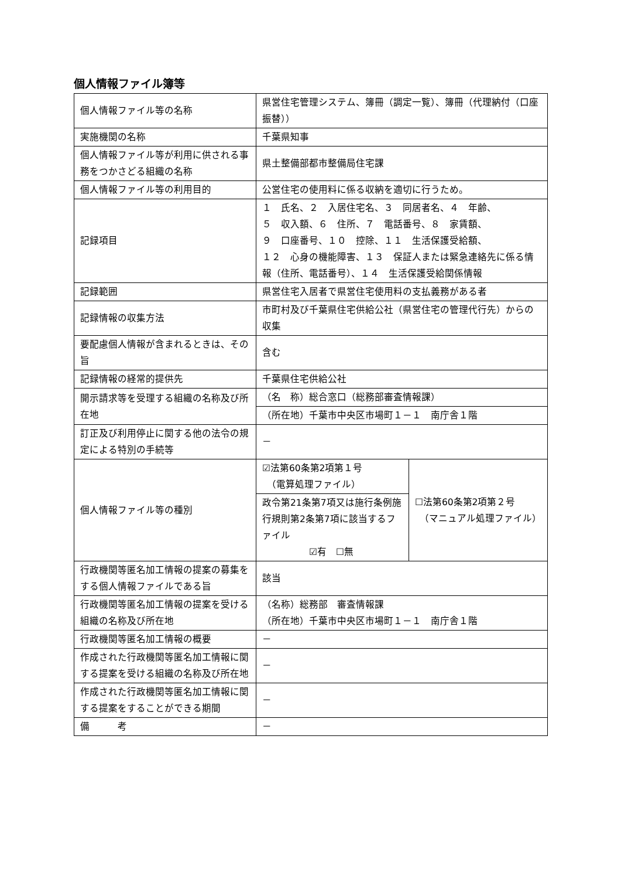個人情報ファイル簿等
| 個人情報ファイル等の名称 | 県営住宅管理システム、簿冊（調定一覧）、簿冊（代理納付（口座振替）） | |
| 実施機関の名称 | 千葉県知事 | |
| 個人情報ファイル等が利用に供される事務をつかさどる組織の名称 | 県土整備部都市整備局住宅課 | |
| 個人情報ファイル等の利用目的 | 公営住宅の使用料に係る収納を適切に行うため。 | |
| 記録項目 | １ 氏名、２ 入居住宅名、３ 同居者名、４ 年齢、 ５ 収入額、６ 住所、７ 電話番号、８ 家賃額、 ９ 口座番号、１０ 控除、１１ 生活保護受給額、 １２ 心身の機能障害、１３ 保証人または緊急連絡先に係る情報（住所、電話番号）、１４ 生活保護受給関係情報 | |
| 記録範囲 | 県営住宅入居者で県営住宅使用料の支払義務がある者 | |
| 記録情報の収集方法 | 市町村及び千葉県住宅供給公社（県営住宅の管理代行先）からの収集 | |
| 要配慮個人情報が含まれるときは、その旨 | 含む | |
| 記録情報の経常的提供先 | 千葉県住宅供給公社 | |
| 開示請求等を受理する組織の名称及び所在地 | （名 称）総合窓口（総務部審査情報課） | |
| | （所在地）千葉市中央区市場町１－１ 南庁舎１階 | |
| 訂正及び利用停止に関する他の法令の規定による特別の手続等 | － | |
| 個人情報ファイル等の種別 | ☑法第60条第2項第１号 （電算処理ファイル） | ☐法第60条第2項第２号 （マニュアル処理ファイル） |
| | 政令第21条第7項又は施行条例施行規則第2条第7項に該当するファイル ☑有 ☐無 | |
| 行政機関等匿名加工情報の提案の募集をする個人情報ファイルである旨 | 該当 | |
| 行政機関等匿名加工情報の提案を受ける組織の名称及び所在地 | （名称）総務部 審査情報課 （所在地）千葉市中央区市場町１－１ 南庁舎１階 | |
| 行政機関等匿名加工情報の概要 | － | |
| 作成された行政機関等匿名加工情報に関する提案を受ける組織の名称及び所在地 | － | |
| 作成された行政機関等匿名加工情報に関する提案をすることができる期間 | － | |
| 備 考 | － | |